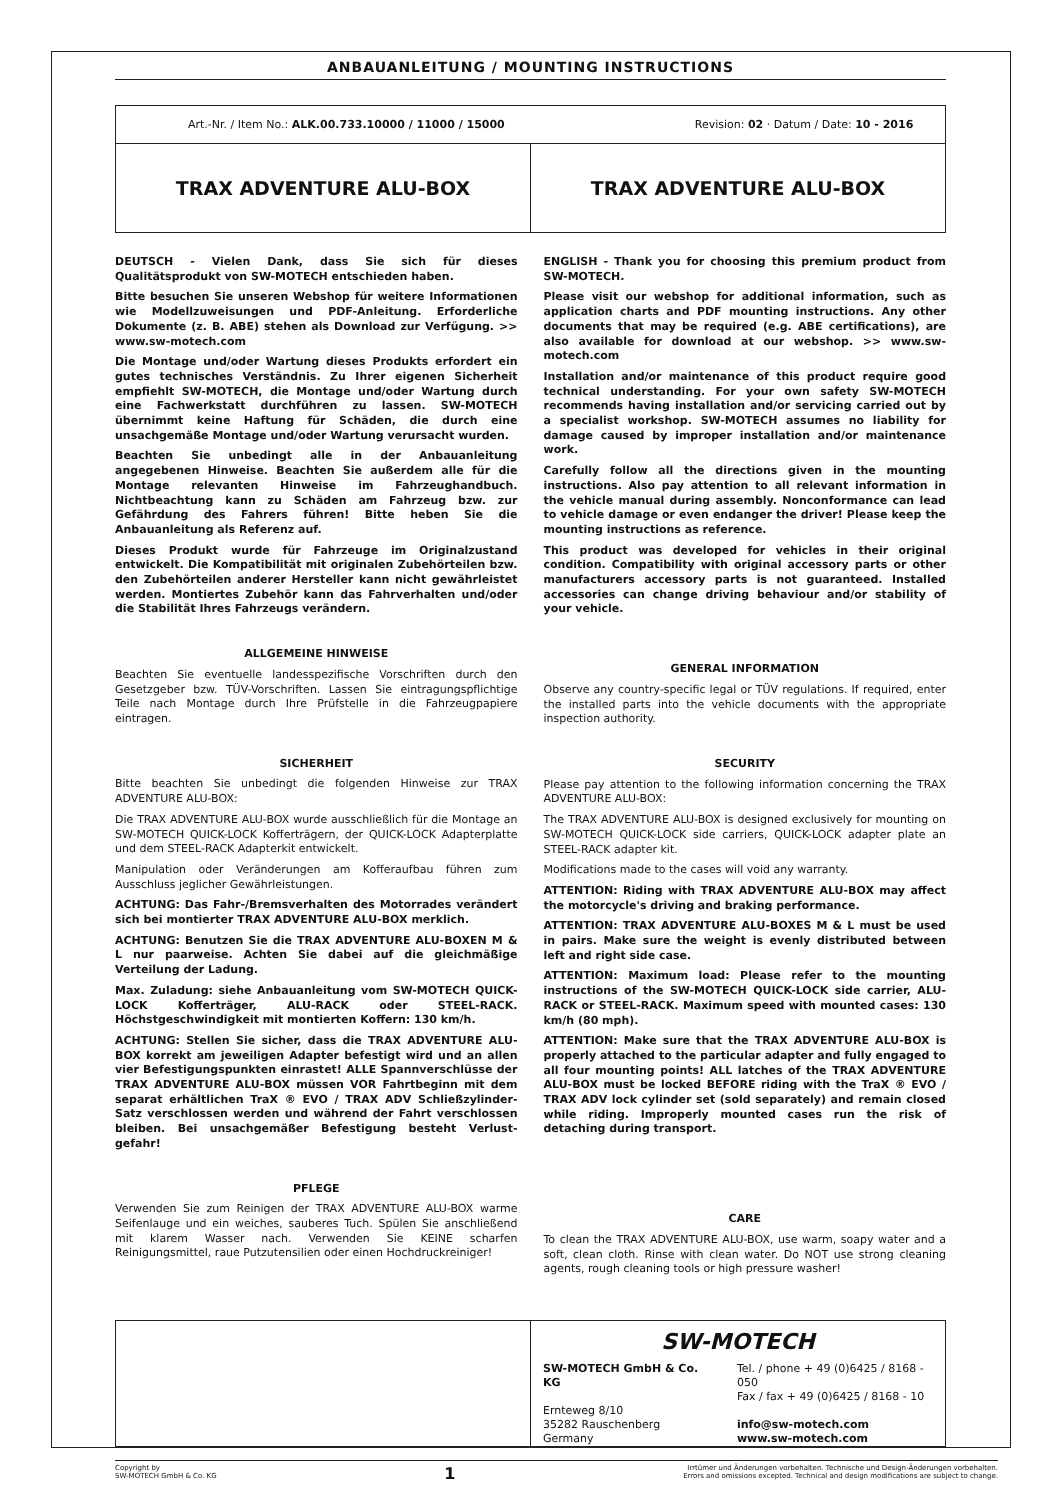ANBAUANLEITUNG / MOUNTING INSTRUCTIONS
Art.-Nr. / Item No.: ALK.00.733.10000 / 11000 / 15000 Revision: 02 · Datum / Date: 10 - 2016
TRAX ADVENTURE ALU-BOX TRAX ADVENTURE ALU-BOX
DEUTSCH - Vielen Dank, dass Sie sich für dieses Qualitätsprodukt von SW-MOTECH entschieden haben.
Bitte besuchen Sie unseren Webshop für weitere Informationen wie Modellzuweisungen und PDF-Anleitung. Erforderliche Dokumente (z. B. ABE) stehen als Download zur Verfügung. >> www.sw-motech.com
Die Montage und/oder Wartung dieses Produkts erfordert ein gutes technisches Verständnis. Zu Ihrer eigenen Sicherheit empfiehlt SW-MOTECH, die Montage und/oder Wartung durch eine Fachwerkstatt durchführen zu lassen. SW-MOTECH übernimmt keine Haftung für Schäden, die durch eine unsachgemäße Montage und/oder Wartung verursacht wurden.
Beachten Sie unbedingt alle in der Anbauanleitung angegebenen Hinweise. Beachten Sie außerdem alle für die Montage relevanten Hinweise im Fahrzeughandbuch. Nichtbeachtung kann zu Schäden am Fahrzeug bzw. zur Gefährdung des Fahrers führen! Bitte heben Sie die Anbauanleitung als Referenz auf.
Dieses Produkt wurde für Fahrzeuge im Originalzustand entwickelt. Die Kompatibilität mit originalen Zubehörteilen bzw. den Zubehörteilen anderer Hersteller kann nicht gewährleistet werden. Montiertes Zubehör kann das Fahrverhalten und/oder die Stabilität Ihres Fahrzeugs verändern.
ALLGEMEINE HINWEISE
Beachten Sie eventuelle landesspezifische Vorschriften durch den Gesetzgeber bzw. TÜV-Vorschriften. Lassen Sie eintragungspflichtige Teile nach Montage durch Ihre Prüfstelle in die Fahrzeugpapiere eintragen.
SICHERHEIT
Bitte beachten Sie unbedingt die folgenden Hinweise zur TRAX ADVENTURE ALU-BOX:
Die TRAX ADVENTURE ALU-BOX wurde ausschließlich für die Montage an SW-MOTECH QUICK-LOCK Kofferträgern, der QUICK-LOCK Adapterplatte und dem STEEL-RACK Adapterkit entwickelt.
Manipulation oder Veränderungen am Kofferaufbau führen zum Ausschluss jeglicher Gewährleistungen.
ACHTUNG: Das Fahr-/Bremsverhalten des Motorrades verändert sich bei montierter TRAX ADVENTURE ALU-BOX merklich.
ACHTUNG: Benutzen Sie die TRAX ADVENTURE ALU-BOXEN M & L nur paarweise. Achten Sie dabei auf die gleichmäßige Verteilung der Ladung.
Max. Zuladung: siehe Anbauanleitung vom SW-MOTECH QUICK-LOCK Kofferträger, ALU-RACK oder STEEL-RACK. Höchstgeschwindigkeit mit montierten Koffern: 130 km/h.
ACHTUNG: Stellen Sie sicher, dass die TRAX ADVENTURE ALU-BOX korrekt am jeweiligen Adapter befestigt wird und an allen vier Befestigungspunkten einrastet! ALLE Spannverschlüsse der TRAX ADVENTURE ALU-BOX müssen VOR Fahrtbeginn mit dem separat erhältlichen TraX ® EVO / TRAX ADV Schließzylinder-Satz verschlossen werden und während der Fahrt verschlossen bleiben. Bei unsachgemäßer Befestigung besteht Verlust-gefahr!
PFLEGE
Verwenden Sie zum Reinigen der TRAX ADVENTURE ALU-BOX warme Seifenlauge und ein weiches, sauberes Tuch. Spülen Sie anschließend mit klarem Wasser nach. Verwenden Sie KEINE scharfen Reinigungsmittel, raue Putzutensilien oder einen Hochdruckreiniger!
ENGLISH - Thank you for choosing this premium product from SW-MOTECH.
Please visit our webshop for additional information, such as application charts and PDF mounting instructions. Any other documents that may be required (e.g. ABE certifications), are also available for download at our webshop. >> www.sw-motech.com
Installation and/or maintenance of this product require good technical understanding. For your own safety SW-MOTECH recommends having installation and/or servicing carried out by a specialist workshop. SW-MOTECH assumes no liability for damage caused by improper installation and/or maintenance work.
Carefully follow all the directions given in the mounting instructions. Also pay attention to all relevant information in the vehicle manual during assembly. Nonconformance can lead to vehicle damage or even endanger the driver! Please keep the mounting instructions as reference.
This product was developed for vehicles in their original condition. Compatibility with original accessory parts or other manufacturers accessory parts is not guaranteed. Installed accessories can change driving behaviour and/or stability of your vehicle.
GENERAL INFORMATION
Observe any country-specific legal or TÜV regulations. If required, enter the installed parts into the vehicle documents with the appropriate inspection authority.
SECURITY
Please pay attention to the following information concerning the TRAX ADVENTURE ALU-BOX:
The TRAX ADVENTURE ALU-BOX is designed exclusively for mounting on SW-MOTECH QUICK-LOCK side carriers, QUICK-LOCK adapter plate an STEEL-RACK adapter kit.
Modifications made to the cases will void any warranty.
ATTENTION: Riding with TRAX ADVENTURE ALU-BOX may affect the motorcycle's driving and braking performance.
ATTENTION: TRAX ADVENTURE ALU-BOXES M & L must be used in pairs. Make sure the weight is evenly distributed between left and right side case.
ATTENTION: Maximum load: Please refer to the mounting instructions of the SW-MOTECH QUICK-LOCK side carrier, ALU-RACK or STEEL-RACK. Maximum speed with mounted cases: 130 km/h (80 mph).
ATTENTION: Make sure that the TRAX ADVENTURE ALU-BOX is properly attached to the particular adapter and fully engaged to all four mounting points! ALL latches of the TRAX ADVENTURE ALU-BOX must be locked BEFORE riding with the TraX ® EVO / TRAX ADV lock cylinder set (sold separately) and remain closed while riding. Improperly mounted cases run the risk of detaching during transport.
CARE
To clean the TRAX ADVENTURE ALU-BOX, use warm, soapy water and a soft, clean cloth. Rinse with clean water. Do NOT use strong cleaning agents, rough cleaning tools or high pressure washer!
SW-MOTECH
SW-MOTECH GmbH & Co. KG
Ernteweg 8/10
35282 Rauschenberg
Germany
Tel. / phone + 49 (0)6425 / 8168 - 050
Fax / fax + 49 (0)6425 / 8168 - 10
info@sw-motech.com
www.sw-motech.com
Copyright by
SW-MOTECH GmbH & Co. KG
1
Irrtümer und Änderungen vorbehalten. Technische und Design-Änderungen vorbehalten.
Errors and omissions excepted. Technical and design modifications are subject to change.